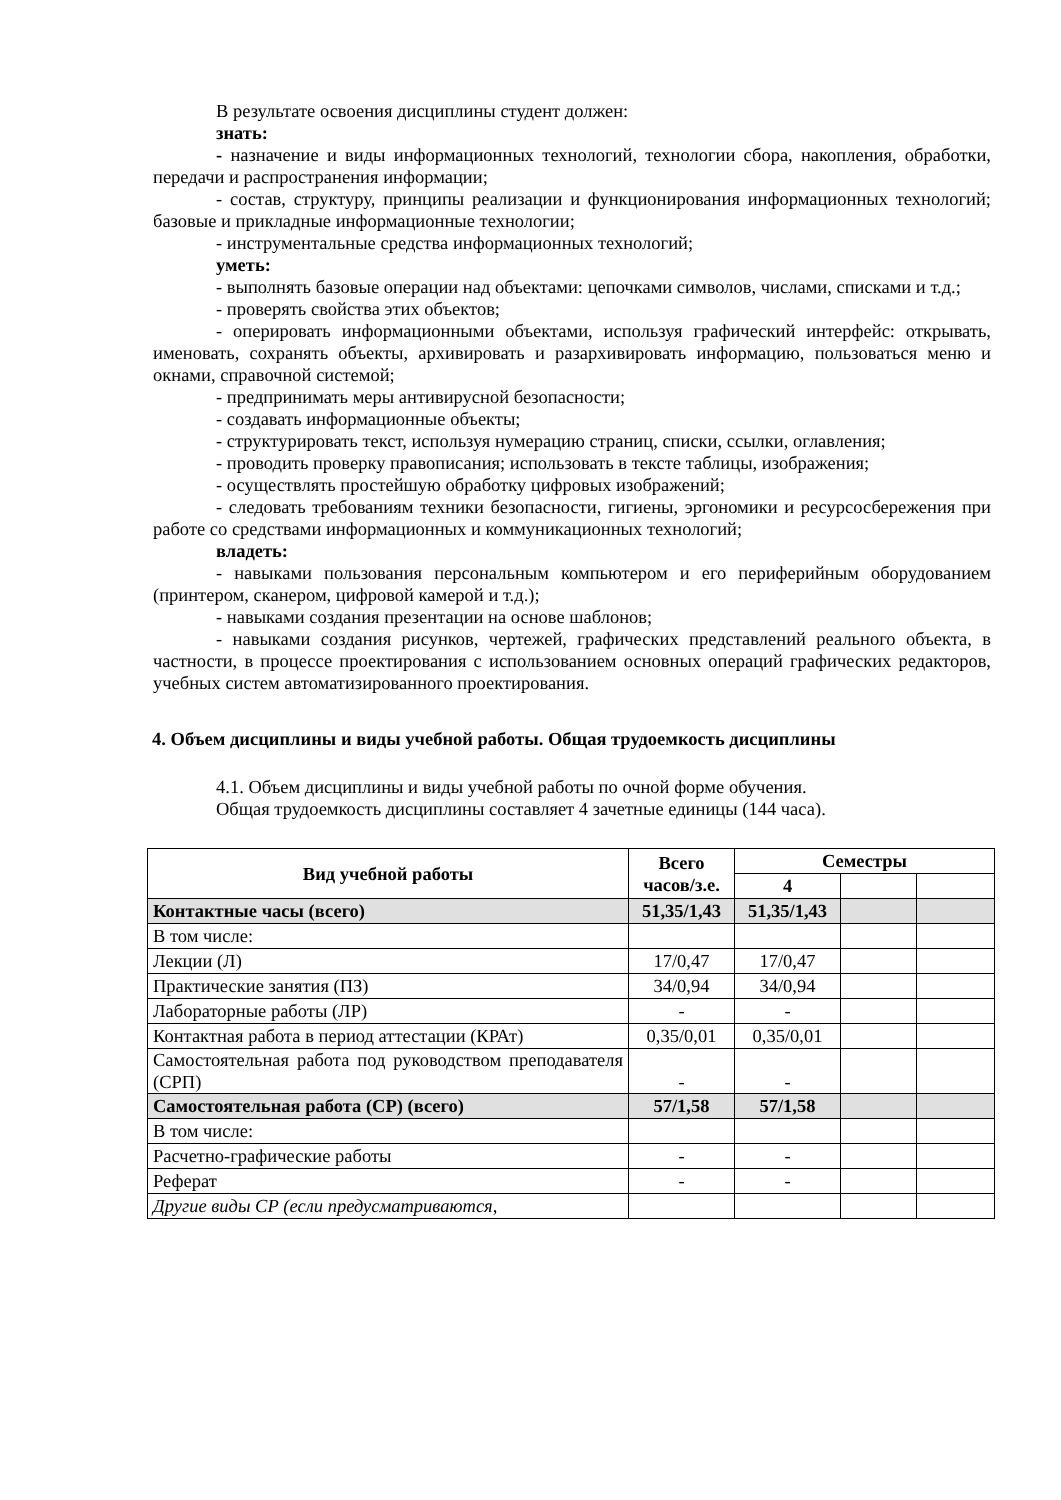В результате освоения дисциплины студент должен:
знать:
- назначение и виды информационных технологий, технологии сбора, накопления, обработки, передачи и распространения информации;
- состав, структуру, принципы реализации и функционирования информационных технологий; базовые и прикладные информационные технологии;
- инструментальные средства информационных технологий;
уметь:
- выполнять базовые операции над объектами: цепочками символов, числами, списками и т.д.;
- проверять свойства этих объектов;
- оперировать информационными объектами, используя графический интерфейс: открывать, именовать, сохранять объекты, архивировать и разархивировать информацию, пользоваться меню и окнами, справочной системой;
- предпринимать меры антивирусной безопасности;
- создавать информационные объекты;
- структурировать текст, используя нумерацию страниц, списки, ссылки, оглавления;
- проводить проверку правописания; использовать в тексте таблицы, изображения;
- осуществлять простейшую обработку цифровых изображений;
- следовать требованиям техники безопасности, гигиены, эргономики и ресурсосбережения при работе со средствами информационных и коммуникационных технологий;
владеть:
- навыками пользования персональным компьютером и его периферийным оборудованием (принтером, сканером, цифровой камерой и т.д.);
- навыками создания презентации на основе шаблонов;
- навыками создания рисунков, чертежей, графических представлений реального объекта, в частности, в процессе проектирования с использованием основных операций графических редакторов, учебных систем автоматизированного проектирования.
4. Объем дисциплины и виды учебной работы. Общая трудоемкость дисциплины
4.1. Объем дисциплины и виды учебной работы по очной форме обучения.
Общая трудоемкость дисциплины составляет 4 зачетные единицы (144 часа).
| Вид учебной работы | Всего часов/з.е. | Семестры | | |
| --- | --- | --- | --- | --- |
| | | 4 | | |
| Контактные часы (всего) | 51,35/1,43 | 51,35/1,43 | | |
| В том числе: | | | | |
| Лекции (Л) | 17/0,47 | 17/0,47 | | |
| Практические занятия (ПЗ) | 34/0,94 | 34/0,94 | | |
| Лабораторные работы (ЛР) | - | - | | |
| Контактная работа в период аттестации (КРАт) | 0,35/0,01 | 0,35/0,01 | | |
| Самостоятельная работа под руководством преподавателя (СРП) | - | - | | |
| Самостоятельная работа (СР) (всего) | 57/1,58 | 57/1,58 | | |
| В том числе: | | | | |
| Расчетно-графические работы | - | - | | |
| Реферат | - | - | | |
| Другие виды СР (если предусматриваются, | | | | |